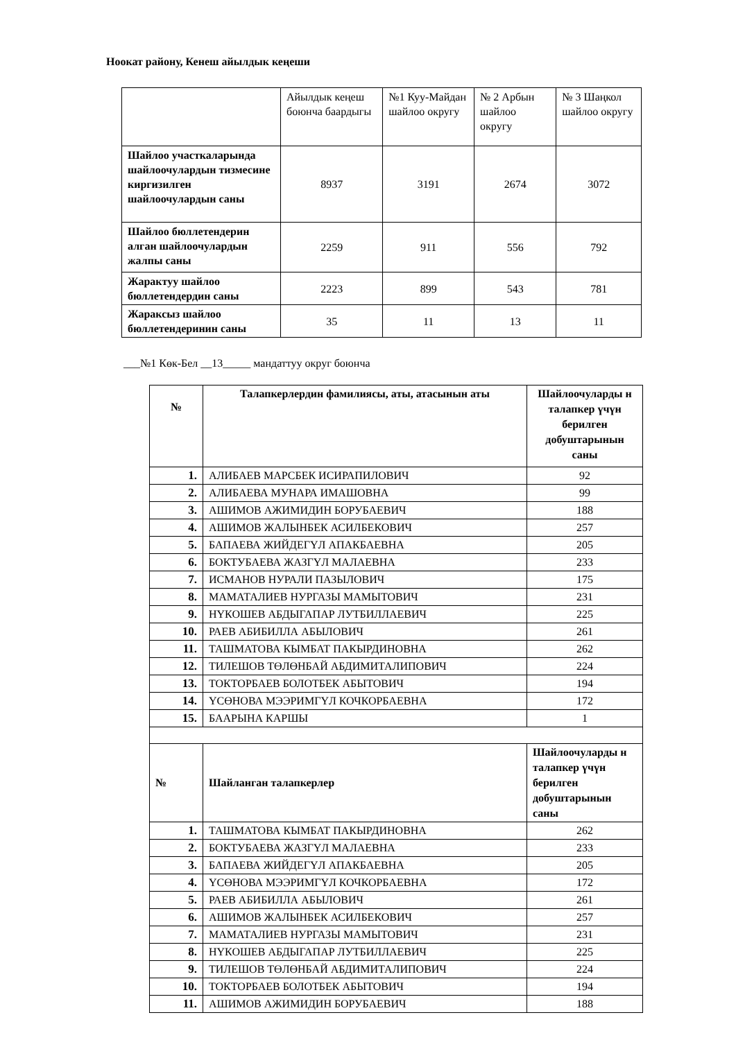Ноокат району, Кенеш айылдык кеңеши
| | Айылдык кеңеш боюнча баардыгы | №1 Куу-Майдан шайлоо округу | № 2 Арбын шайлоо округу | № 3 Шаңкол шайлоо округу |
| Шайлоо участкаларында шайлоочулардын тизмесине киргизилген шайлоочулардын саны | 8937 | 3191 | 2674 | 3072 |
| Шайлоо бюллетендерин алган шайлоочулардын жалпы саны | 2259 | 911 | 556 | 792 |
| Жарактуу шайлоо бюллетендердин саны | 2223 | 899 | 543 | 781 |
| Жараксыз шайлоо бюллетендеринин саны | 35 | 11 | 13 | 11 |
___№1 Көк-Бел __13_____ мандаттуу округ боюнча
| № | Талапкерлердин фамилиясы, аты, атасынын аты | Шайлоочуларды н талапкер үчүн берилген добуштарынын саны |
| 1. | АЛИБАЕВ МАРСБЕК ИСИРАПИЛОВИЧ | 92 |
| 2. | АЛИБАЕВА МУНАРА ИМАШОВНА | 99 |
| 3. | АШИМОВ АЖИМИДИН БОРУБАЕВИЧ | 188 |
| 4. | АШИМОВ ЖАЛЫНБЕК АСИЛБЕКОВИЧ | 257 |
| 5. | БАПАЕВА ЖИЙДЕГҮЛ АПАКБАЕВНА | 205 |
| 6. | БОКТУБАЕВА ЖАЗГҮЛ МАЛАЕВНА | 233 |
| 7. | ИСМАНОВ НУРАЛИ ПАЗЫЛОВИЧ | 175 |
| 8. | МАМАТАЛИЕВ НУРГАЗЫ МАМЫТОВИЧ | 231 |
| 9. | НҮКОШЕВ АБДЫГАПАР ЛУТБИЛЛАЕВИЧ | 225 |
| 10. | РАЕВ АБИБИЛЛА АБЫЛОВИЧ | 261 |
| 11. | ТАШМАТОВА КЫМБАТ ПАКЫРДИНОВНА | 262 |
| 12. | ТИЛЕШОВ ТӨЛӨНБАЙ АБДИМИТАЛИПОВИЧ | 224 |
| 13. | ТОКТОРБАЕВ БОЛОТБЕК АБЫТОВИЧ | 194 |
| 14. | ҮСӨНОВА МЭЭРИМГҮЛ КОЧКОРБАЕВНА | 172 |
| 15. | БААРЫНА КАРШЫ | 1 |
| № | Шайланган талапкерлер | Шайлоочуларды н талапкер үчүн берилген добуштарынын саны |
| 1. | ТАШМАТОВА КЫМБАТ ПАКЫРДИНОВНА | 262 |
| 2. | БОКТУБАЕВА ЖАЗГҮЛ МАЛАЕВНА | 233 |
| 3. | БАПАЕВА ЖИЙДЕГҮЛ АПАКБАЕВНА | 205 |
| 4. | ҮСӨНОВА МЭЭРИМГҮЛ КОЧКОРБАЕВНА | 172 |
| 5. | РАЕВ АБИБИЛЛА АБЫЛОВИЧ | 261 |
| 6. | АШИМОВ ЖАЛЫНБЕК АСИЛБЕКОВИЧ | 257 |
| 7. | МАМАТАЛИЕВ НУРГАЗЫ МАМЫТОВИЧ | 231 |
| 8. | НҮКОШЕВ АБДЫГАПАР ЛУТБИЛЛАЕВИЧ | 225 |
| 9. | ТИЛЕШОВ ТӨЛӨНБАЙ АБДИМИТАЛИПОВИЧ | 224 |
| 10. | ТОКТОРБАЕВ БОЛОТБЕК АБЫТОВИЧ | 194 |
| 11. | АШИМОВ АЖИМИДИН БОРУБАЕВИЧ | 188 |